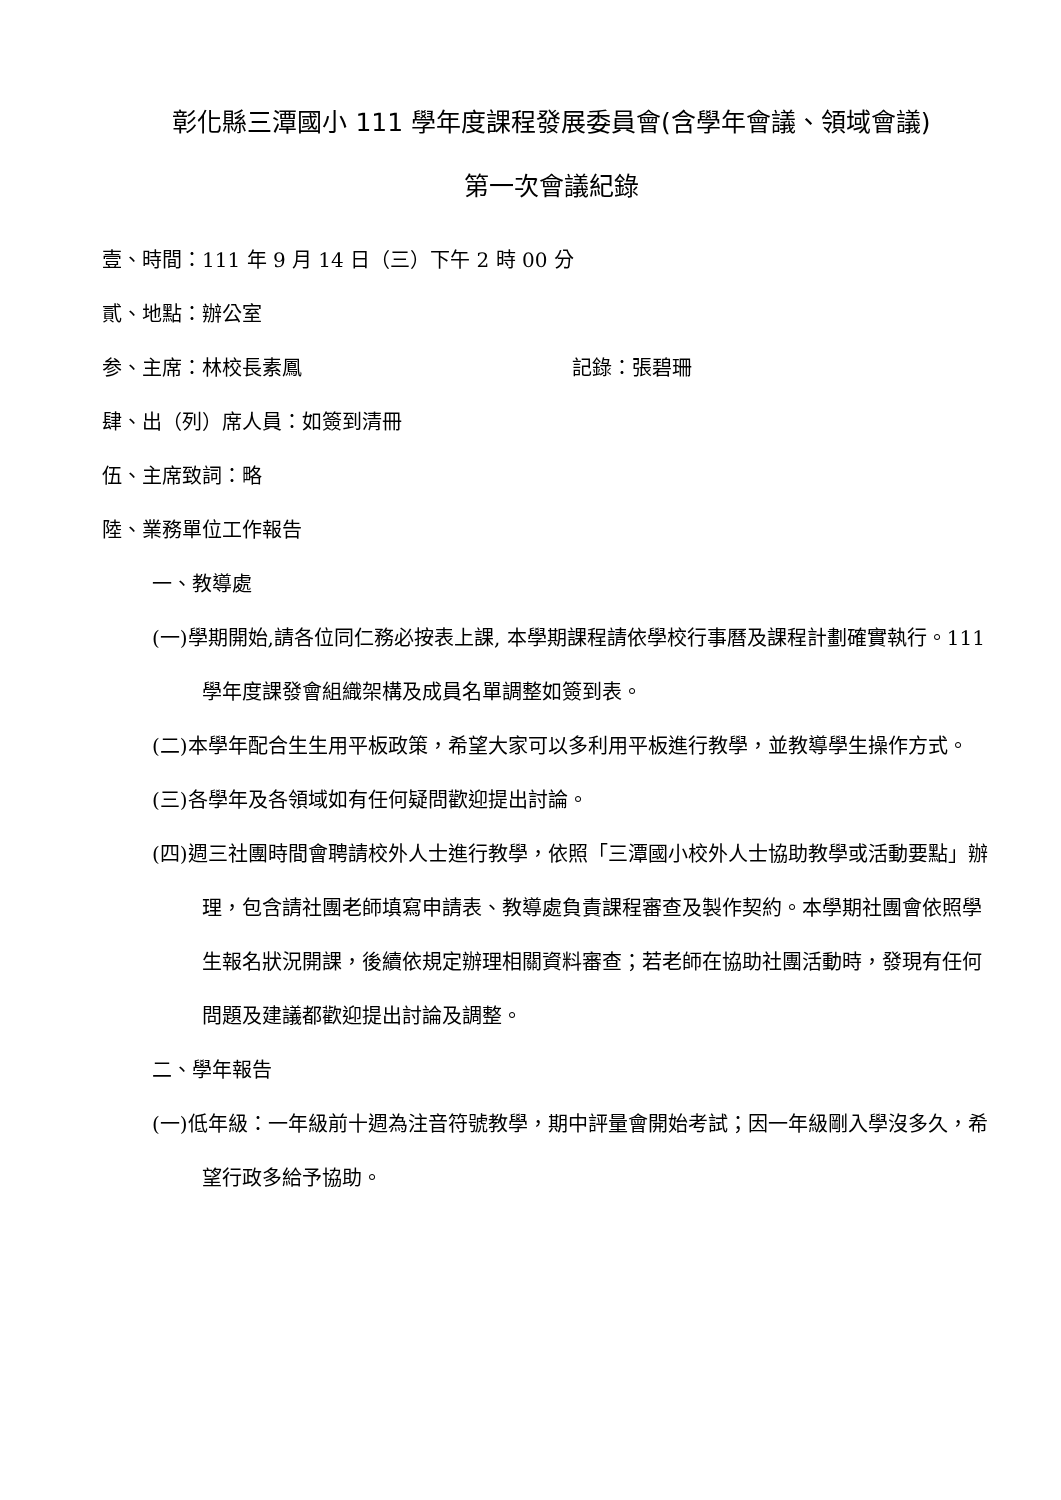彰化縣三潭國小 111 學年度課程發展委員會(含學年會議、領域會議)
第一次會議紀錄
壹、時間：111 年 9 月 14 日（三）下午 2 時 00 分
貳、地點：辦公室
参、主席：林校長素鳳 記錄：張碧珊
肆、出（列）席人員：如簽到清冊
伍、主席致詞：略
陸、業務單位工作報告
一、教導處
(一)學期開始,請各位同仁務必按表上課, 本學期課程請依學校行事曆及課程計劃確實執行。111 學年度課發會組織架構及成員名單調整如簽到表。
(二)本學年配合生生用平板政策，希望大家可以多利用平板進行教學，並教導學生操作方式。
(三)各學年及各領域如有任何疑問歡迎提出討論。
(四)週三社團時間會聘請校外人士進行教學，依照「三潭國小校外人士協助教學或活動要點」辦理，包含請社團老師填寫申請表、教導處負責課程審查及製作契約。本學期社團會依照學生報名狀況開課，後續依規定辦理相關資料審查；若老師在協助社團活動時，發現有任何問題及建議都歡迎提出討論及調整。
二、學年報告
(一)低年級：一年級前十週為注音符號教學，期中評量會開始考試；因一年級剛入學沒多久，希望行政多給予協助。